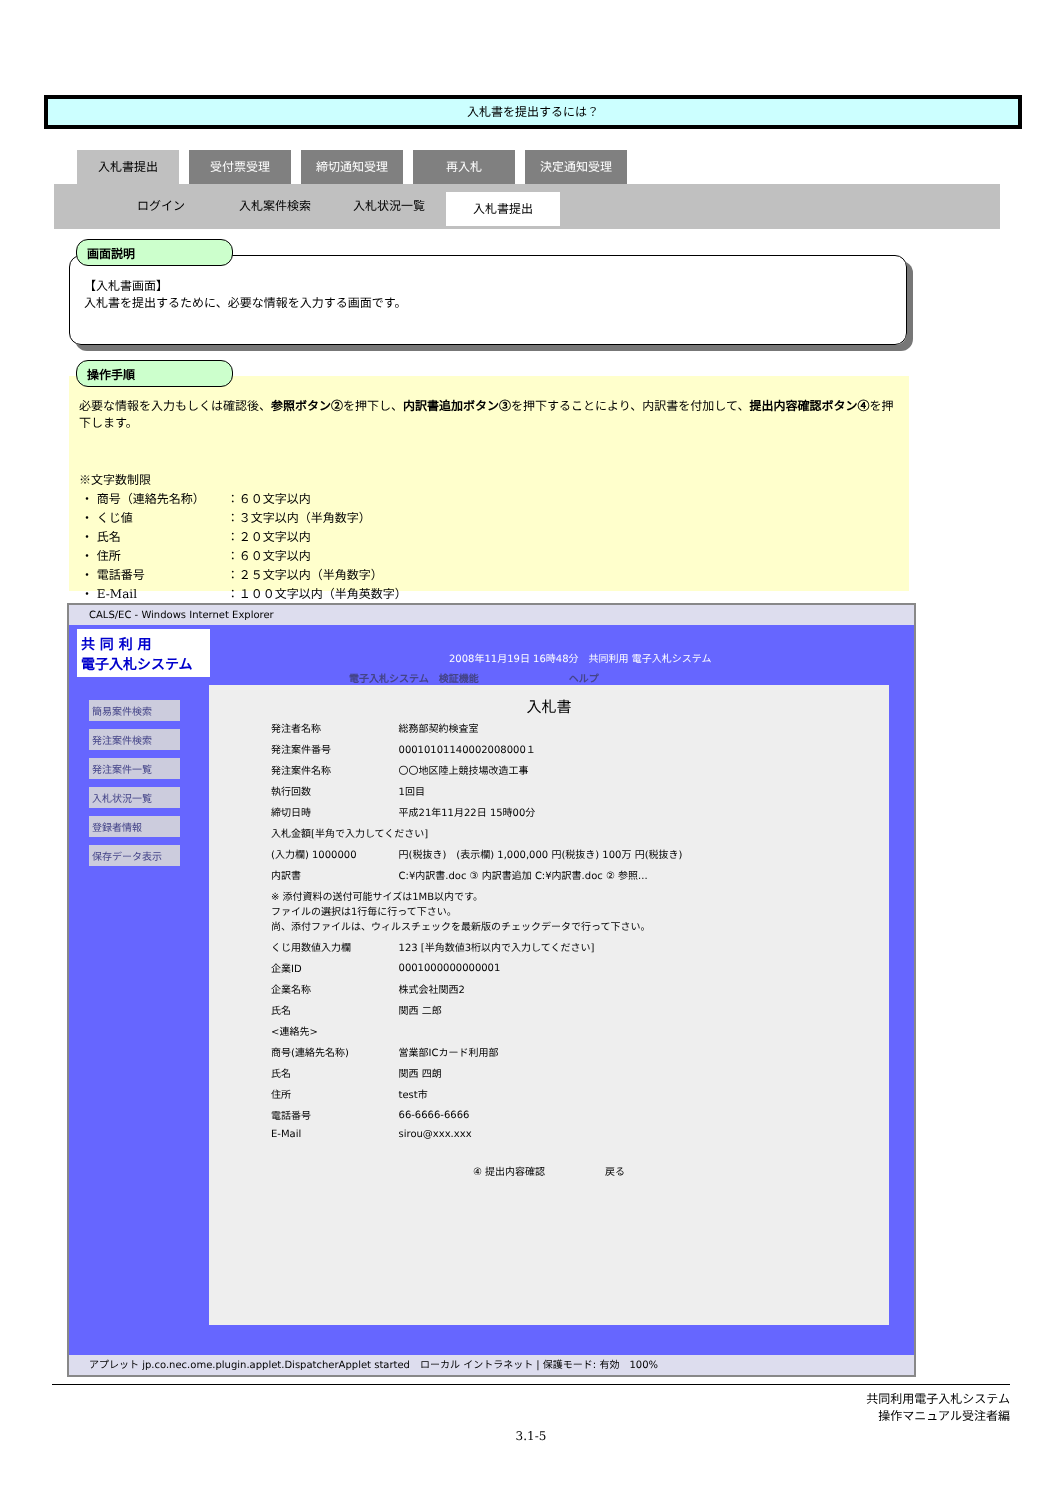入札書を提出するには？
入札書提出 受付票受理 締切通知受理 再入札 決定通知受理
ログイン 入札案件検索 入札状況一覧
入札書提出
【入札書画面】
入札書を提出するために、必要な情報を入力する画面です。
画面説明
必要な情報を入力もしくは確認後、参照ボタン②を押下し、内訳書追加ボタン③を押下することにより、内訳書を付加して、提出内容確認ボタン④を押下します。
※文字数制限
| ・ 商号（連絡先名称） | ：６０文字以内 |
| ・ くじ値 | ：３文字以内（半角数字） |
| ・ 氏名 | ：２０文字以内 |
| ・ 住所 | ：６０文字以内 |
| ・ 電話番号 | ：２５文字以内（半角数字） |
| ・ E-Mail | ：１００文字以内（半角英数字） |
操作手順
CALS/EC - Windows Internet Explorer
共 同 利 用
電子入札システム
2008年11月19日 16時48分　共同利用 電子入札システム
電子入札システム　検証機能　　　　　　　　　ヘルプ
簡易案件検索
発注案件検索
発注案件一覧
入札状況一覧
登録者情報
保存データ表示
入札書
| 発注者名称 | 総務部契約検査室 |
| 発注案件番号 | 00010101140002008000１ |
| 発注案件名称 | 〇〇地区陸上競技場改造工事 |
| 執行回数 | 1回目 |
| 締切日時 | 平成21年11月22日 15時00分 |
| 入札金額[半角で入力してください] | |
| (入力欄) 1000000 | 円(税抜き) (表示欄) 1,000,000 円(税抜き) 100万 円(税抜き) |
| 内訳書 | C:¥内訳書.doc ③ 内訳書追加 C:¥内訳書.doc ② 参照... |
| ※ 添付資料の送付可能サイズは1MB以内です。 ファイルの選択は1行毎に行って下さい。 尚、添付ファイルは、ウィルスチェックを最新版のチェックデータで行って下さい。 | |
| くじ用数値入力欄 | 123 [半角数値3桁以内で入力してください] |
| 企業ID | 0001000000000001 |
| 企業名称 | 株式会社関西2 |
| 氏名 | 関西 二郎 |
| <連絡先> | |
| 商号(連絡先名称) | 営業部ICカード利用部 |
| 氏名 | 関西 四朗 |
| 住所 | test市 |
| 電話番号 | 66-6666-6666 |
| E-Mail | sirou@xxx.xxx |
④ 提出内容確認　　　　　　戻る
アプレット jp.co.nec.ome.plugin.applet.DispatcherApplet started　ローカル イントラネット | 保護モード: 有効　100%
共同利用電子入札システム
操作マニュアル受注者編
3.1-5